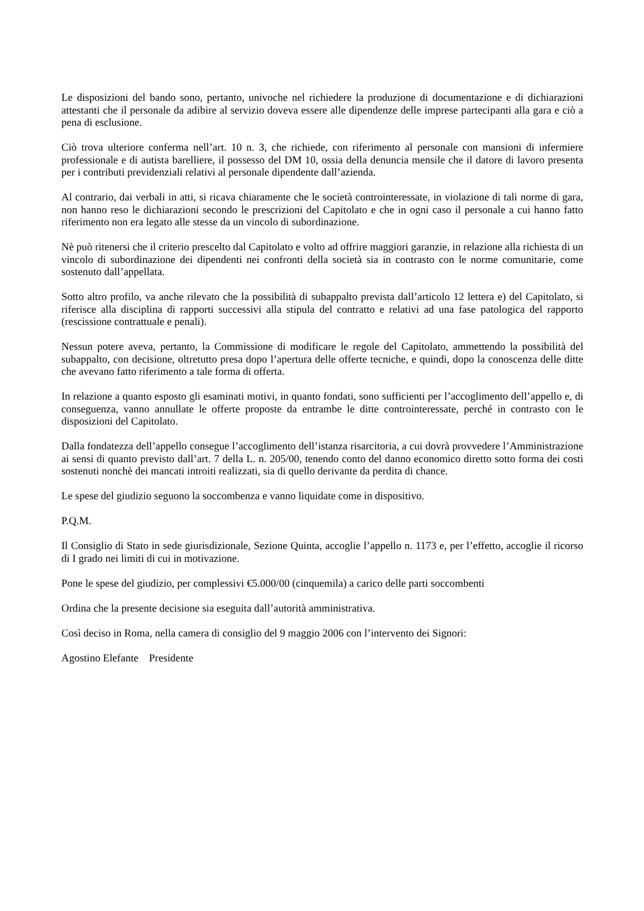Le disposizioni del bando sono, pertanto, univoche nel richiedere la produzione di documentazione e di dichiarazioni attestanti che il personale da adibire al servizio doveva essere alle dipendenze delle imprese partecipanti alla gara e ciò a pena di esclusione.
Ciò trova ulteriore conferma nell’art. 10 n. 3, che richiede, con riferimento al personale con mansioni di infermiere professionale e di autista barelliere, il possesso del DM 10, ossia della denuncia mensile che il datore di lavoro presenta per i contributi previdenziali relativi al personale dipendente dall’azienda.
Al contrario, dai verbali in atti, si ricava chiaramente che le società controinteressate, in violazione di tali norme di gara, non hanno reso le dichiarazioni secondo le prescrizioni del Capitolato e che in ogni caso il personale a cui hanno fatto riferimento non era legato alle stesse da un vincolo di subordinazione.
Nè può ritenersi che il criterio prescelto dal Capitolato e volto ad offrire maggiori garanzie, in relazione alla richiesta di un vincolo di subordinazione dei dipendenti nei confronti della società sia in contrasto con le norme comunitarie, come sostenuto dall’appellata.
Sotto altro profilo, va anche rilevato che la possibilità di subappalto prevista dall’articolo 12 lettera e) del Capitolato, si riferisce alla disciplina di rapporti successivi alla stipula del contratto e relativi ad una fase patologica del rapporto (rescissione contrattuale e penali).
Nessun potere aveva, pertanto, la Commissione di modificare le regole del Capitolato, ammettendo la possibilità del subappalto, con decisione, oltretutto presa dopo l’apertura delle offerte tecniche, e quindi, dopo la conoscenza delle ditte che avevano fatto riferimento a tale forma di offerta.
In relazione a quanto esposto gli esaminati motivi, in quanto fondati, sono sufficienti per l’accoglimento dell’appello e, di conseguenza, vanno annullate le offerte proposte da entrambe le ditte controinteressate, perché in contrasto con le disposizioni del Capitolato.
Dalla fondatezza dell’appello consegue l’accoglimento dell’istanza risarcitoria, a cui dovrà provvedere l’Amministrazione ai sensi di quanto previsto dall’art. 7 della L. n. 205/00, tenendo conto del danno economico diretto sotto forma dei costi sostenuti nonchè dei mancati introiti realizzati, sia di quello derivante da perdita di chance.
Le spese del giudizio seguono la soccombenza e vanno liquidate come in dispositivo.
P.Q.M.
Il Consiglio di Stato in sede giurisdizionale, Sezione Quinta, accoglie l’appello n. 1173 e, per l’effetto, accoglie il ricorso di I grado nei limiti di cui in motivazione.
Pone le spese del giudizio, per complessivi €5.000/00 (cinquemila) a carico delle parti soccombenti
Ordina che la presente decisione sia eseguita dall’autorità amministrativa.
Così deciso in Roma, nella camera di consiglio del 9 maggio 2006 con l’intervento dei Signori:
Agostino Elefante Presidente